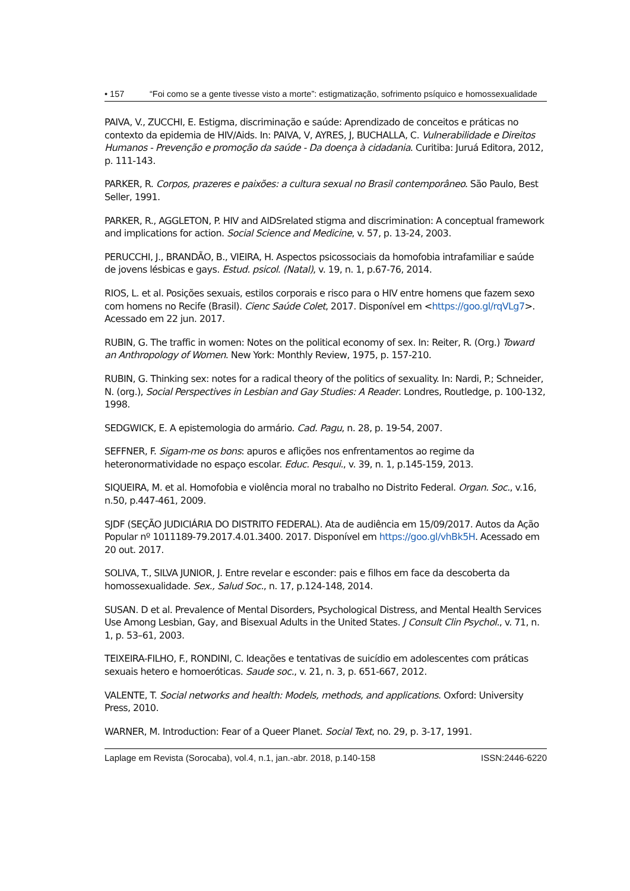• 157 “Foi como se a gente tivesse visto a morte”: estigmatização, sofrimento psíquico e homossexualidade
PAIVA, V., ZUCCHI, E. Estigma, discriminação e saúde: Aprendizado de conceitos e práticas no contexto da epidemia de HIV/Aids. In: PAIVA, V, AYRES, J, BUCHALLA, C. Vulnerabilidade e Direitos Humanos - Prevenção e promoção da saúde - Da doença à cidadania. Curitiba: Juruá Editora, 2012, p. 111-143.
PARKER, R. Corpos, prazeres e paixões: a cultura sexual no Brasil contemporâneo. São Paulo, Best Seller, 1991.
PARKER, R., AGGLETON, P. HIV and AIDSrelated stigma and discrimination: A conceptual framework and implications for action. Social Science and Medicine, v. 57, p. 13-24, 2003.
PERUCCHI, J., BRANDÃO, B., VIEIRA, H. Aspectos psicossociais da homofobia intrafamiliar e saúde de jovens lésbicas e gays. Estud. psicol. (Natal), v. 19, n. 1, p.67-76, 2014.
RIOS, L. et al. Posições sexuais, estilos corporais e risco para o HIV entre homens que fazem sexo com homens no Recife (Brasil). Cienc Saúde Colet, 2017. Disponível em <https://goo.gl/rqVLg7>. Acessado em 22 jun. 2017.
RUBIN, G. The traffic in women: Notes on the political economy of sex. In: Reiter, R. (Org.) Toward an Anthropology of Women. New York: Monthly Review, 1975, p. 157-210.
RUBIN, G. Thinking sex: notes for a radical theory of the politics of sexuality. In: Nardi, P.; Schneider, N. (org.), Social Perspectives in Lesbian and Gay Studies: A Reader. Londres, Routledge, p. 100-132, 1998.
SEDGWICK, E. A epistemologia do armário. Cad. Pagu, n. 28, p. 19-54, 2007.
SEFFNER, F. Sigam-me os bons: apuros e aflições nos enfrentamentos ao regime da heteronormatividade no espaço escolar. Educ. Pesqui., v. 39, n. 1, p.145-159, 2013.
SIQUEIRA, M. et al. Homofobia e violência moral no trabalho no Distrito Federal. Organ. Soc., v.16, n.50, p.447-461, 2009.
SJDF (SEÇÃO JUDICIÁRIA DO DISTRITO FEDERAL). Ata de audiência em 15/09/2017. Autos da Ação Popular nº 1011189-79.2017.4.01.3400. 2017. Disponível em https://goo.gl/vhBk5H. Acessado em 20 out. 2017.
SOLIVA, T., SILVA JUNIOR, J. Entre revelar e esconder: pais e filhos em face da descoberta da homossexualidade. Sex., Salud Soc., n. 17, p.124-148, 2014.
SUSAN. D et al. Prevalence of Mental Disorders, Psychological Distress, and Mental Health Services Use Among Lesbian, Gay, and Bisexual Adults in the United States. J Consult Clin Psychol., v. 71, n. 1, p. 53–61, 2003.
TEIXEIRA-FILHO, F., RONDINI, C. Ideações e tentativas de suicídio em adolescentes com práticas sexuais hetero e homoeróticas. Saude soc., v. 21, n. 3, p. 651-667, 2012.
VALENTE, T. Social networks and health: Models, methods, and applications. Oxford: University Press, 2010.
WARNER, M. Introduction: Fear of a Queer Planet. Social Text, no. 29, p. 3-17, 1991.
Laplage em Revista (Sorocaba), vol.4, n.1, jan.-abr. 2018, p.140-158 ISSN:2446-6220